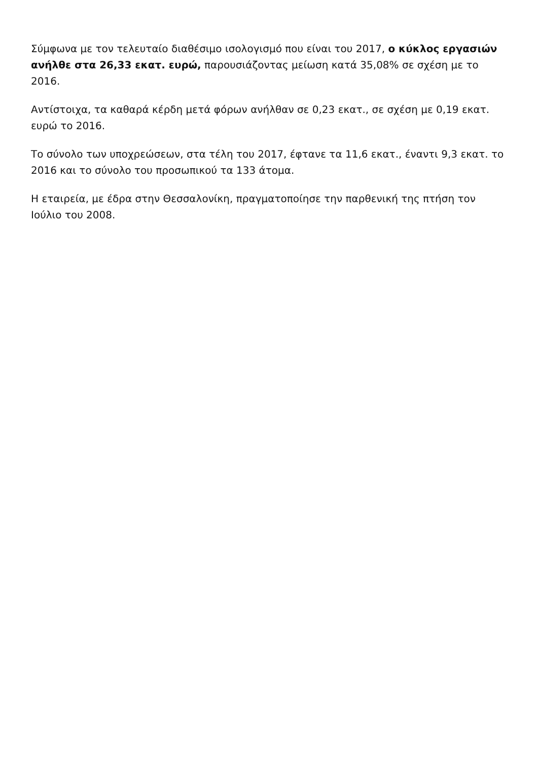Σύμφωνα με τον τελευταίο διαθέσιμο ισολογισμό που είναι του 2017, ο κύκλος εργασιών ανήλθε στα 26,33 εκατ. ευρώ, παρουσιάζοντας μείωση κατά 35,08% σε σχέση με το 2016.
Αντίστοιχα, τα καθαρά κέρδη μετά φόρων ανήλθαν σε 0,23 εκατ., σε σχέση με 0,19 εκατ. ευρώ το 2016.
Το σύνολο των υποχρεώσεων, στα τέλη του 2017, έφτανε τα 11,6 εκατ., έναντι 9,3 εκατ. το 2016 και το σύνολο του προσωπικού τα 133 άτομα.
Η εταιρεία, με έδρα στην Θεσσαλονίκη, πραγματοποίησε την παρθενική της πτήση τον Ιούλιο του 2008.